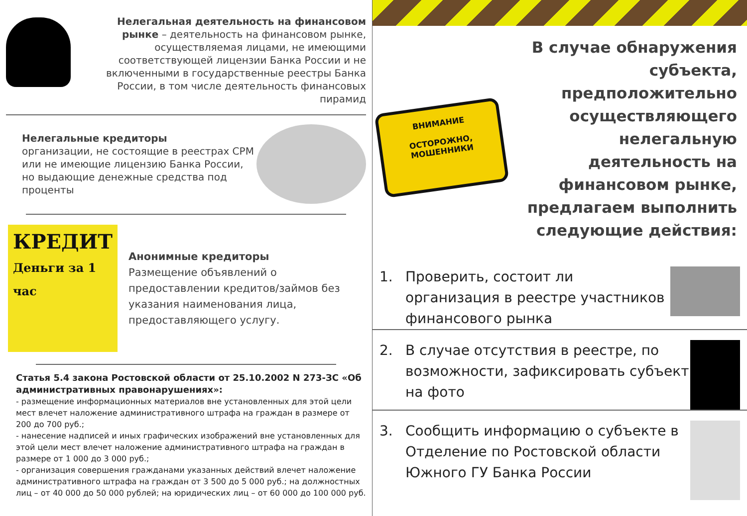Нелегальная деятельность на финансовом рынке – деятельность на финансовом рынке, осуществляемая лицами, не имеющими соответствующей лицензии Банка России и не включенными в государственные реестры Банка России, в том числе деятельность финансовых пирамид
Нелегальные кредиторы
организации, не состоящие в реестрах СРМ или не имеющие лицензию Банка России, но выдающие денежные средства под проценты
КРЕДИТ
Деньги за 1 час
Анонимные кредиторы
Размещение объявлений о предоставлении кредитов/займов без указания наименования лица, предоставляющего услугу.
Статья 5.4 закона Ростовской области от 25.10.2002 N 273-ЗС «Об административных правонарушениях»:
- размещение информационных материалов вне установленных для этой цели мест влечет наложение административного штрафа на граждан в размере от 200 до 700 руб.;
- нанесение надписей и иных графических изображений вне установленных для этой цели мест влечет наложение административного штрафа на граждан в размере от 1 000 до 3 000 руб.;
- организация совершения гражданами указанных действий влечет наложение административного штрафа на граждан от 3 500 до 5 000 руб.; на должностных лиц – от 40 000 до 50 000 рублей; на юридических лиц – от 60 000 до 100 000 руб.
ВНИМАНИЕ
ОСТОРОЖНО,
МОШЕННИКИ
В случае обнаружения субъекта, предположительно осуществляющего нелегальную деятельность на финансовом рынке, предлагаем выполнить следующие действия:
1. Проверить, состоит ли организация в реестре участников финансового рынка
2. В случае отсутствия в реестре, по возможности, зафиксировать субъект на фото
3. Сообщить информацию о субъекте в Отделение по Ростовской области Южного ГУ Банка России